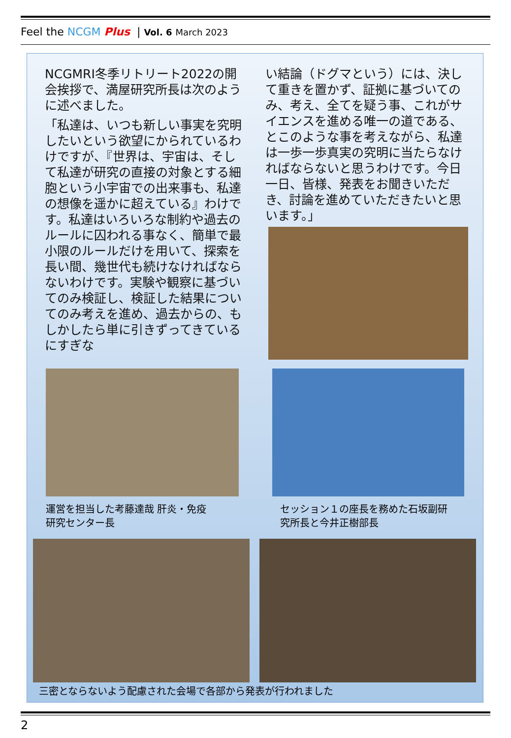Feel the NCGM Plus | Vol. 6 March 2023
NCGMRI冬季リトリート2022の開会挨拶で、満屋研究所長は次のように述べました。
「私達は、いつも新しい事実を究明したいという欲望にかられているわけですが、『世界は、宇宙は、そして私達が研究の直接の対象とする細胞という小宇宙での出来事も、私達の想像を遥かに超えている』わけです。私達はいろいろな制約や過去のルールに囚われる事なく、簡単で最小限のルールだけを用いて、探索を長い間、幾世代も続けなければならないわけです。実験や観察に基づいてのみ検証し、検証した結果についてのみ考えを進め、過去からの、もしかしたら単に引きずってきているにすぎな
い結論（ドグマという）には、決して重きを置かず、証拠に基づいてのみ、考え、全てを疑う事、これがサイエンスを進める唯一の道である、とこのような事を考えながら、私達は一歩一歩真実の究明に当たらなければならないと思うわけです。今日一日、皆様、発表をお聞きいただき、討論を進めていただきたいと思います。」
運営を担当した考藤達哉 肝炎・免疫
研究センター長
セッション１の座長を務めた石坂副研
究所長と今井正樹部長
三密とならないよう配慮された会場で各部から発表が行われました
2